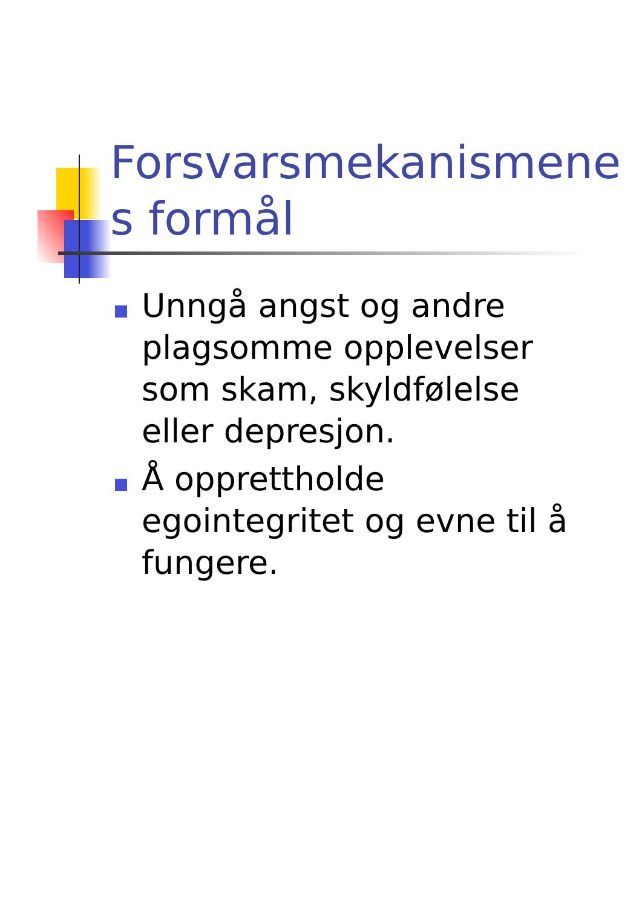Forsvarsmekanismene s formål
Unngå angst og andre plagsomme opplevelser som skam, skyldfølelse eller depresjon.
Å opprettholde egointegritet og evne til å fungere.